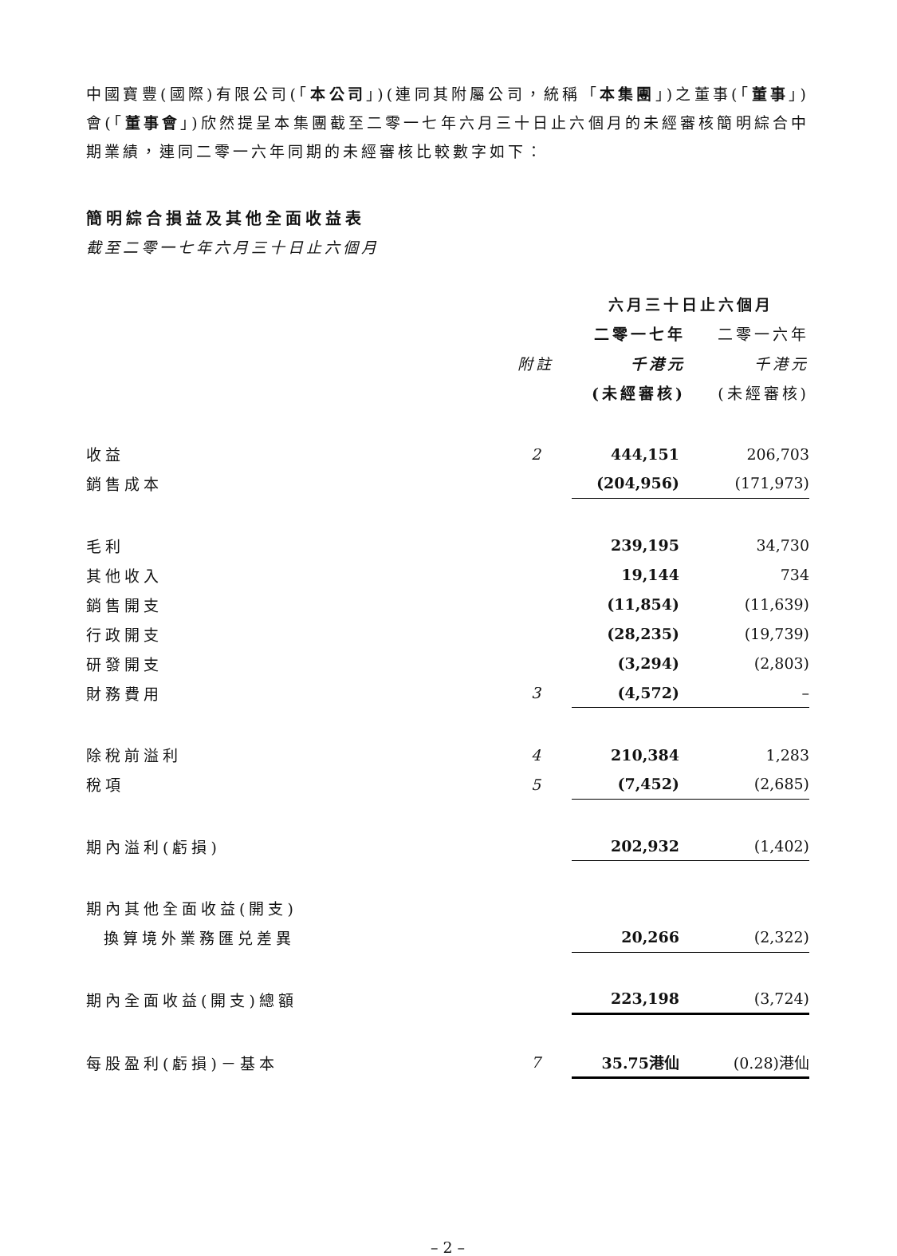中國寶豐(國際)有限公司(「本公司」)(連同其附屬公司，統稱「本集團」)之董事(「董事」)會(「董事會」)欣然提呈本集團截至二零一七年六月三十日止六個月的未經審核簡明綜合中期業績，連同二零一六年同期的未經審核比較數字如下：
簡明綜合損益及其他全面收益表
截至二零一七年六月三十日止六個月
| | | 六月三十日止六個月 | |
| --- | --- | --- | --- |
| | | 二零一七年 | 二零一六年 |
| | 附註 | 千港元 | 千港元 |
| | | (未經審核) | (未經審核) |
| 收益 | 2 | 444,151 | 206,703 |
| 銷售成本 | | (204,956) | (171,973) |
| 毛利 | | 239,195 | 34,730 |
| 其他收入 | | 19,144 | 734 |
| 銷售開支 | | (11,854) | (11,639) |
| 行政開支 | | (28,235) | (19,739) |
| 研發開支 | | (3,294) | (2,803) |
| 財務費用 | 3 | (4,572) | – |
| 除稅前溢利 | 4 | 210,384 | 1,283 |
| 稅項 | 5 | (7,452) | (2,685) |
| 期內溢利(虧損) | | 202,932 | (1,402) |
| 期內其他全面收益(開支) | | | |
| 換算境外業務匯兑差異 | | 20,266 | (2,322) |
| 期內全面收益(開支)總額 | | 223,198 | (3,724) |
| 每股盈利(虧損)－基本 | 7 | 35.75港仙 | (0.28)港仙 |
– 2 –